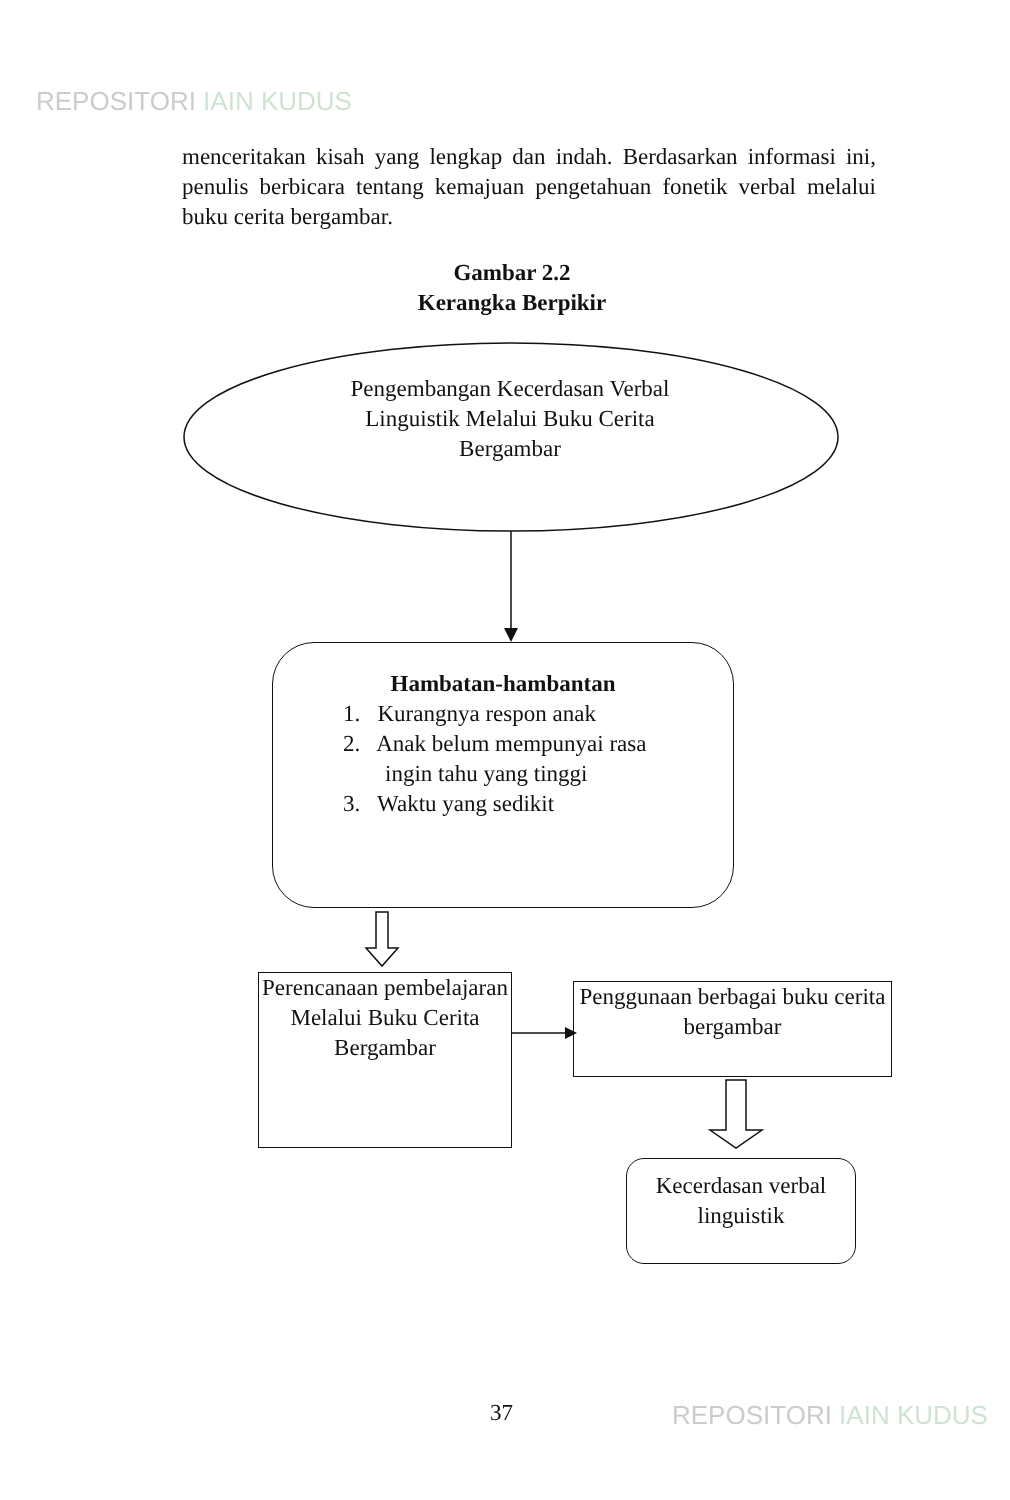REPOSITORI IAIN KUDUS
menceritakan kisah yang lengkap dan indah. Berdasarkan informasi ini, penulis berbicara tentang kemajuan pengetahuan fonetik verbal melalui buku cerita bergambar.
Gambar 2.2
Kerangka Berpikir
Pengembangan Kecerdasan Verbal Linguistik Melalui Buku Cerita Bergambar
Hambatan-hambantan
1. Kurangnya respon anak
2. Anak belum mempunyai rasa
ingin tahu yang tinggi
3. Waktu yang sedikit
Perencanaan pembelajaran Melalui Buku Cerita Bergambar
Penggunaan berbagai buku cerita bergambar
Kecerdasan verbal linguistik
37 REPOSITORI IAIN KUDUS